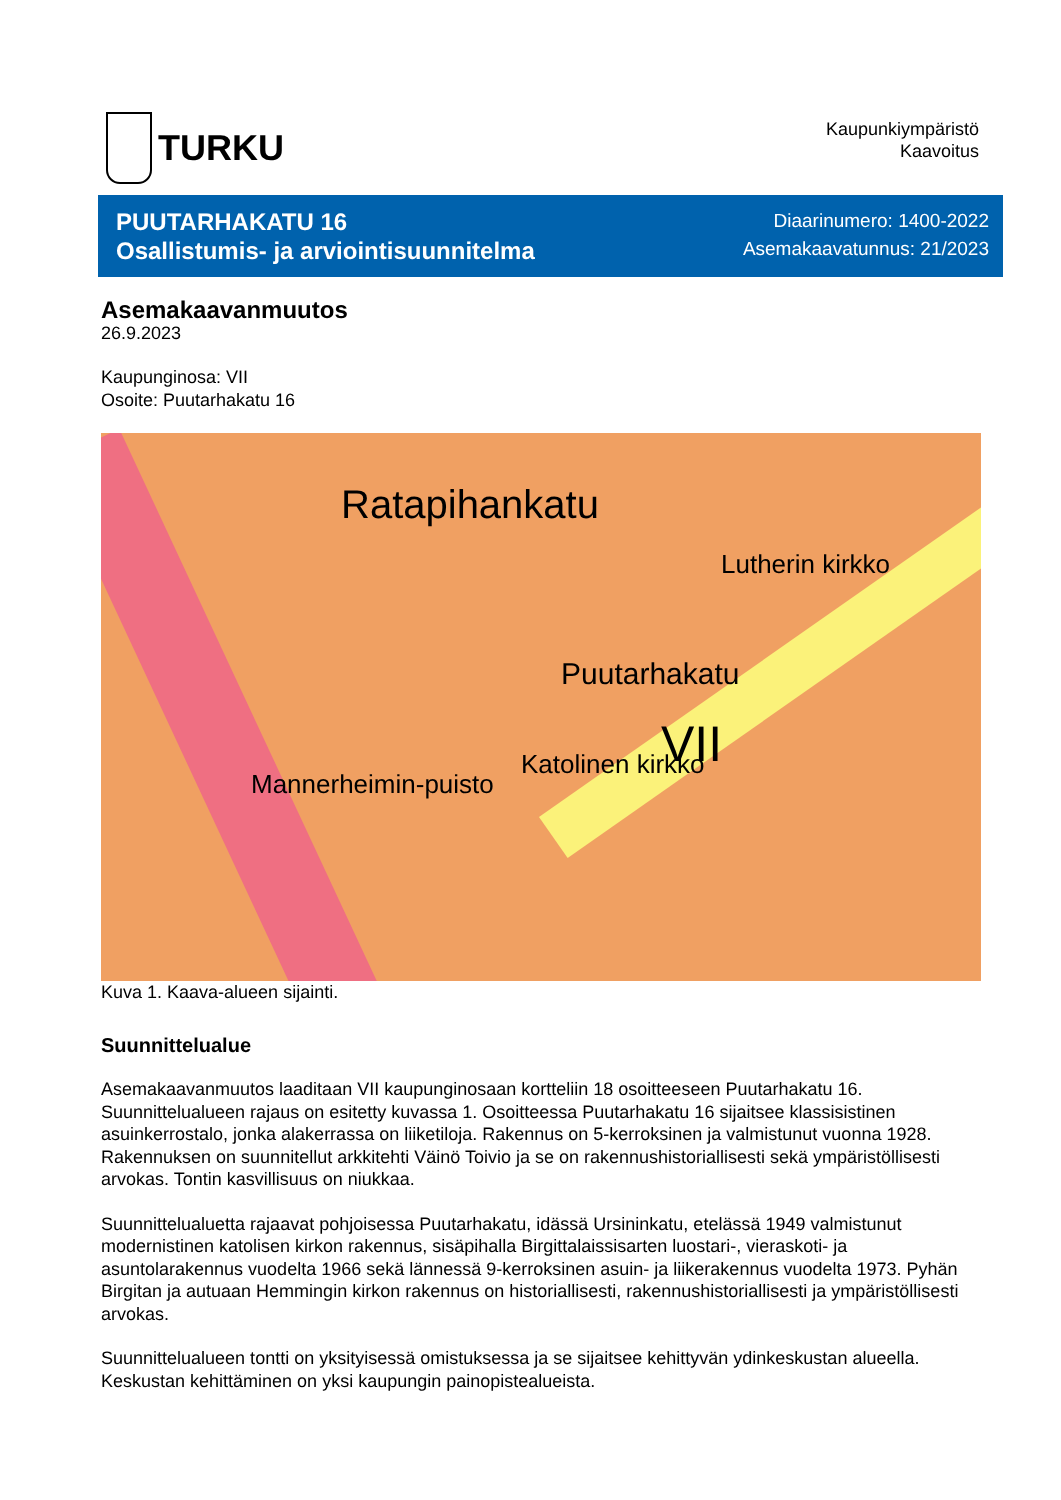TURKU
Kaupunkiympäristö
Kaavoitus
PUUTARHAKATU 16
Osallistumis- ja arviointisuunnitelma
Diaarinumero: 1400-2022
Asemakaavatunnus: 21/2023
Asemakaavanmuutos
26.9.2023
Kaupunginosa: VII
Osoite: Puutarhakatu 16
Ratapihankatu
Puutarhakatu
VII Katolinen kirkko
Mannerheimin-puisto
Lutherin kirkko
Kuva 1. Kaava-alueen sijainti.
Suunnittelualue
Asemakaavanmuutos laaditaan VII kaupunginosaan kortteliin 18 osoitteeseen Puutarhakatu 16. Suunnittelualueen rajaus on esitetty kuvassa 1. Osoitteessa Puutarhakatu 16 sijaitsee klassisistinen asuinkerrostalo, jonka alakerrassa on liiketiloja. Rakennus on 5-kerroksinen ja valmistunut vuonna 1928. Rakennuksen on suunnitellut arkkitehti Väinö Toivio ja se on rakennushistoriallisesti sekä ympäristöllisesti arvokas. Tontin kasvillisuus on niukkaa.
Suunnittelualuetta rajaavat pohjoisessa Puutarhakatu, idässä Ursininkatu, etelässä 1949 valmistunut modernistinen katolisen kirkon rakennus, sisäpihalla Birgittalaissisarten luostari-, vieraskoti- ja asuntolarakennus vuodelta 1966 sekä lännessä 9-kerroksinen asuin- ja liikerakennus vuodelta 1973. Pyhän Birgitan ja autuaan Hemmingin kirkon rakennus on historiallisesti, rakennushistoriallisesti ja ympäristöllisesti arvokas.
Suunnittelualueen tontti on yksityisessä omistuksessa ja se sijaitsee kehittyvän ydinkeskustan alueella. Keskustan kehittäminen on yksi kaupungin painopistealueista.